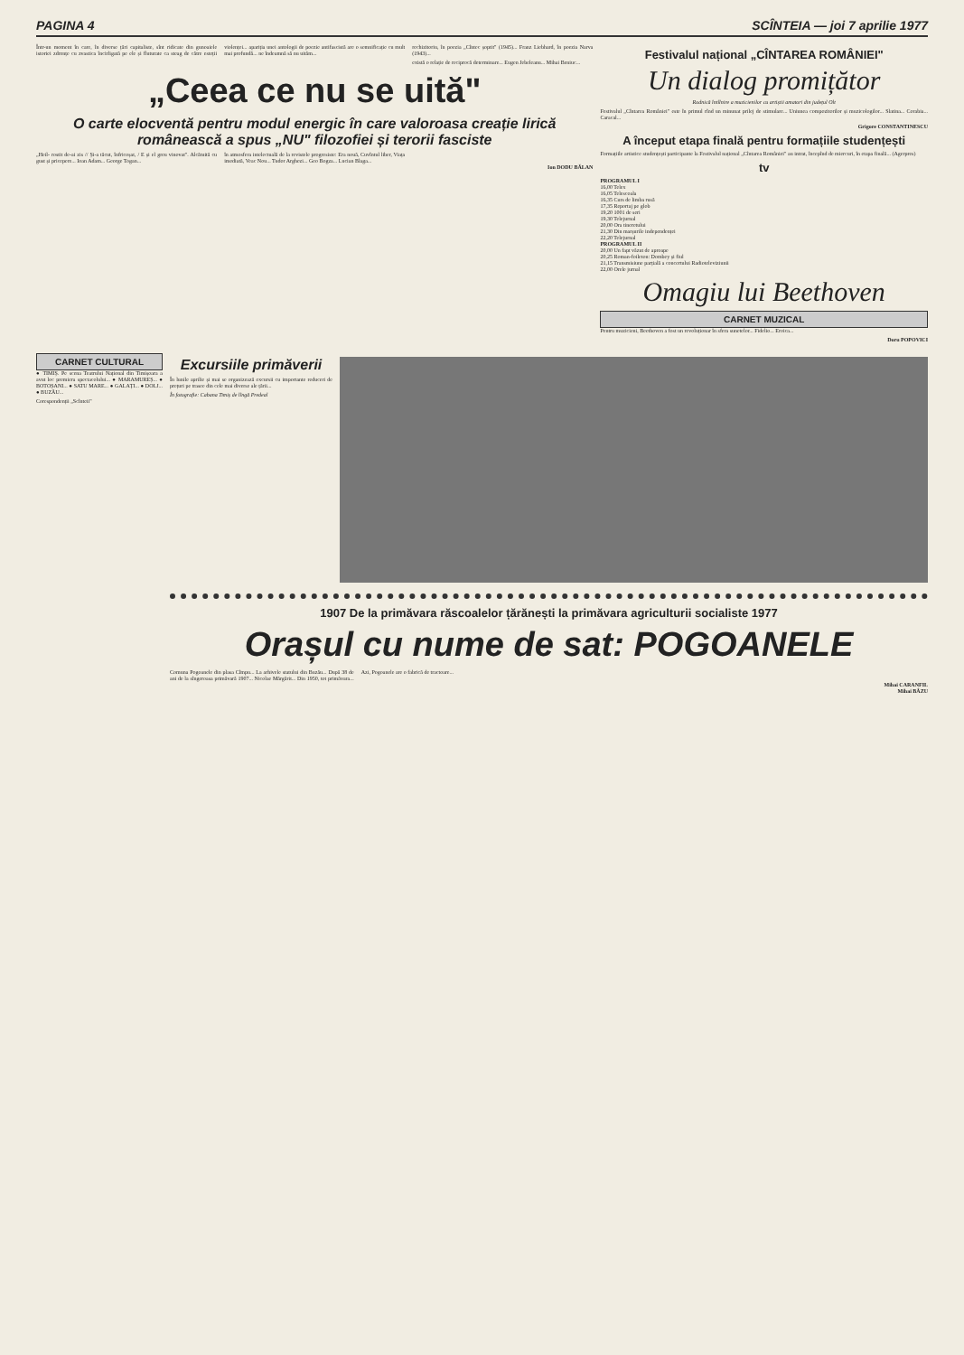PAGINA 4 SCÎNTEIA — joi 7 aprilie 1977
Într-un moment în care, în diverse țări capitaliste, sînt ridicate din gunoaiele istoriei zdrențe cu zvastica încirligată pe ele și fluturate ca steag de către esteții violenței... apariția unei antologii de poezie antifascistă are o semnificație cu mult mai profundă... ne îndeamnă să nu uităm...
rechizitoriu, în poezia „Cîntec șoptit" (1945)... Franz Liebhard, în poezia Narva (1943)...
există o relație de reciprocă determinare... Eugen Jebeleanu... Mihai Beniuc...
„Ceea ce nu se uită"
O carte elocventă pentru modul energic în care valoroasa creație lirică românească a spus „NU" filozofiei și terorii fasciste
„Heil- rostit de-ai zis // Și-a tăcut, înfricoșat, / E și el greu vinovat". Alcătuită cu gust și pricepere... Ioan Adam... George Togan...
în atmosfera intelectuală de la revistele progresiste: Era nouă, Cuvîntul liber, Viața imediată, Veac Nou... Tudor Arghezi... Geo Bogza... Lucian Blaga...
Ion DODU BĂLAN
Festivalul național „CÎNTAREA ROMÂNIEI"
Un dialog promițător
Rodnică întîlnire a muzicienilor cu artiștii amatori din județul Olt
Festivalul „Cîntarea României" este în primul rînd un minunat prilej de stimulare... Uniunea compozitorilor și muzicologilor... Slatina... Corabia... Caracal...
Grigore CONSTANTINESCU
A început etapa finală pentru formațiile studențești
Formațiile artistice studențești participante la Festivalul național „Cîntarea României" au intrat, începînd de miercuri, în etapa finală... (Agerpres)
tv
PROGRAMUL I
16,00 Telex
16,05 Telescoala
16,35 Curs de limba rusă
17,35 Reportaj pe glob
19,20 1001 de seri
19,30 Telejurnal
20,00 Ora tineretului
21,30 Din marșurile independenței
22,20 Telejurnal
PROGRAMUL II
20,00 Un fapt văzut de aproape
20,25 Roman-foileton: Dombey și fiul
21,15 Transmisiune parțială a concertului Radioteleviziunii
22,00 Orele jurnal
Omagiu lui Beethoven
CARNET MUZICAL
Pentru muzicieni, Beethoven a fost un revoluționar în sfera sunetelor... Fidelio... Eroica...
Doru POPOVICI
CARNET CULTURAL
● TIMIȘ. Pe scena Teatrului Național din Timișoara a avut loc premiera spectacolului... ● MARAMUREȘ... ● BOTOȘANI... ● SATU MARE... ● GALAȚI... ● DOLJ... ● BUZĂU...
Corespondenții „Scînteii"
Excursiile primăverii
În lunile aprilie și mai se organizează excursii cu importante reduceri de prețuri pe trasee din cele mai diverse ale țării...
În fotografie: Cabana Timiș de lîngă Predeal
1907 De la primăvara răscoalelor țărănești la primăvara agriculturii socialiste 1977
Orașul cu nume de sat: POGOANELE
Comuna Pogoanele din plasa Cîmpu... La arhivele statului din Buzău... După 38 de ani de la sîngeroasa primăvară 1907... Nicolae Mărgărit... Din 1950, tot primăvara... Azi, Pogoanele are o fabrică de tractoare...
Mihai CARANFIL
Mihai BÂZU